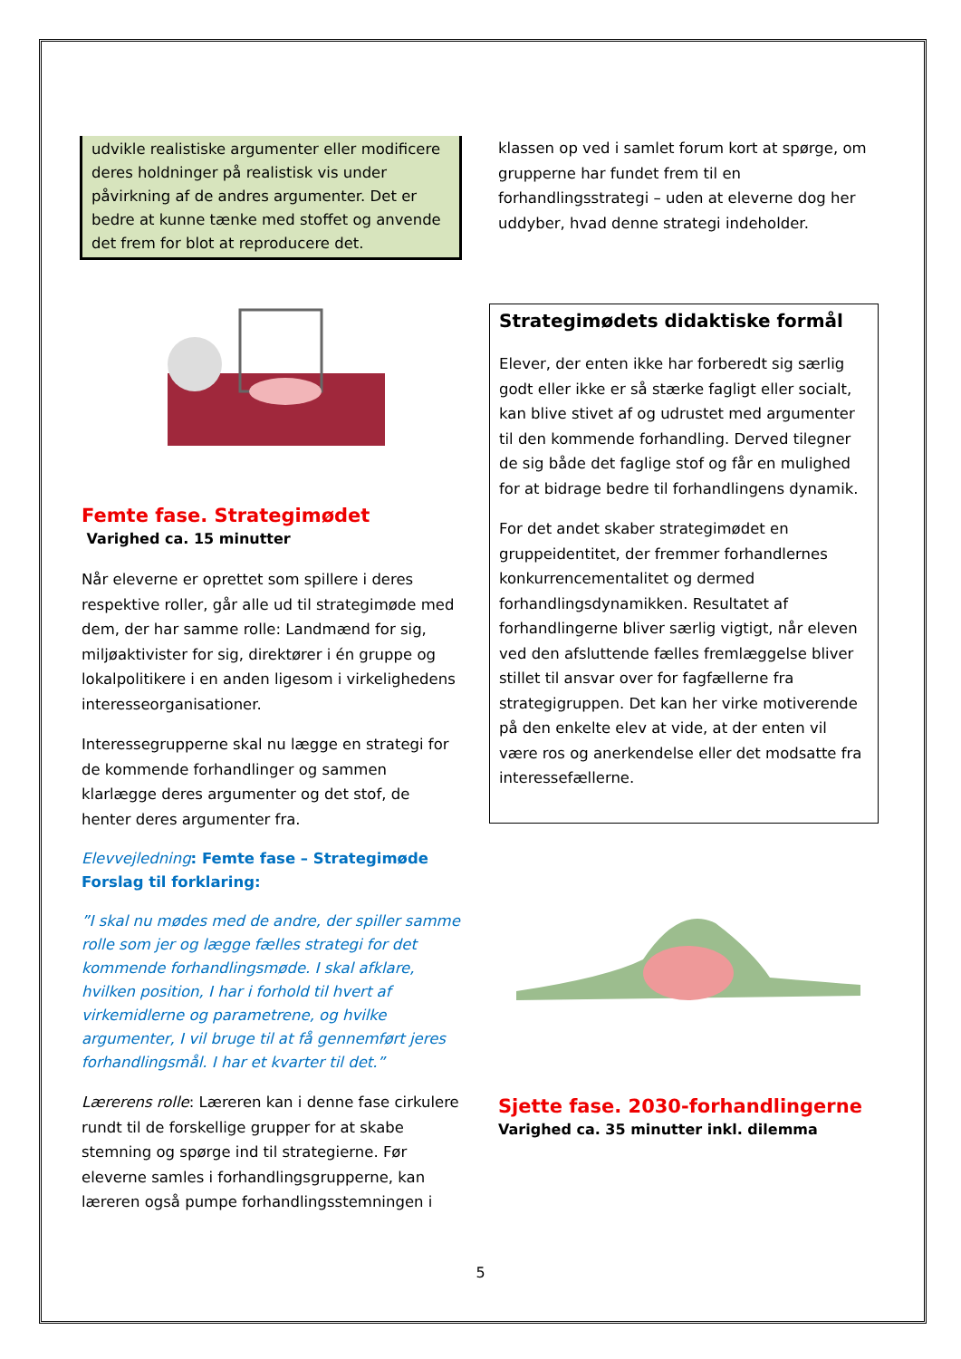udvikle realistiske argumenter eller modificere deres holdninger på realistisk vis under påvirkning af de andres argumenter. Det er bedre at kunne tænke med stoffet og anvende det frem for blot at reproducere det.
Femte fase. Strategimødet
Varighed ca. 15 minutter
Når eleverne er oprettet som spillere i deres respektive roller, går alle ud til strategimøde med dem, der har samme rolle: Landmænd for sig, miljøaktivister for sig, direktører i én gruppe og lokalpolitikere i en anden ligesom i virkelighedens interesseorganisationer.
Interessegrupperne skal nu lægge en strategi for de kommende forhandlinger og sammen klarlægge deres argumenter og det stof, de henter deres argumenter fra.
Elevvejledning: Femte fase – Strategimøde
Forslag til forklaring:
”I skal nu mødes med de andre, der spiller samme rolle som jer og lægge fælles strategi for det kommende forhandlingsmøde. I skal afklare, hvilken position, I har i forhold til hvert af virkemidlerne og parametrene, og hvilke argumenter, I vil bruge til at få gennemført jeres forhandlingsmål. I har et kvarter til det.”
Lærerens rolle: Læreren kan i denne fase cirkulere rundt til de forskellige grupper for at skabe stemning og spørge ind til strategierne. Før eleverne samles i forhandlingsgrupperne, kan læreren også pumpe forhandlingsstemningen i
klassen op ved i samlet forum kort at spørge, om grupperne har fundet frem til en forhandlingsstrategi – uden at eleverne dog her uddyber, hvad denne strategi indeholder.
Strategimødets didaktiske formål
Elever, der enten ikke har forberedt sig særlig godt eller ikke er så stærke fagligt eller socialt, kan blive stivet af og udrustet med argumenter til den kommende forhandling. Derved tilegner de sig både det faglige stof og får en mulighed for at bidrage bedre til forhandlingens dynamik.
For det andet skaber strategimødet en gruppeidentitet, der fremmer forhandlernes konkurrencementalitet og dermed forhandlingsdynamikken. Resultatet af forhandlingerne bliver særlig vigtigt, når eleven ved den afsluttende fælles fremlæggelse bliver stillet til ansvar over for fagfællerne fra strategigruppen. Det kan her virke motiverende på den enkelte elev at vide, at der enten vil være ros og anerkendelse eller det modsatte fra interessefællerne.
Sjette fase. 2030-forhandlingerne
Varighed ca. 35 minutter inkl. dilemma
5